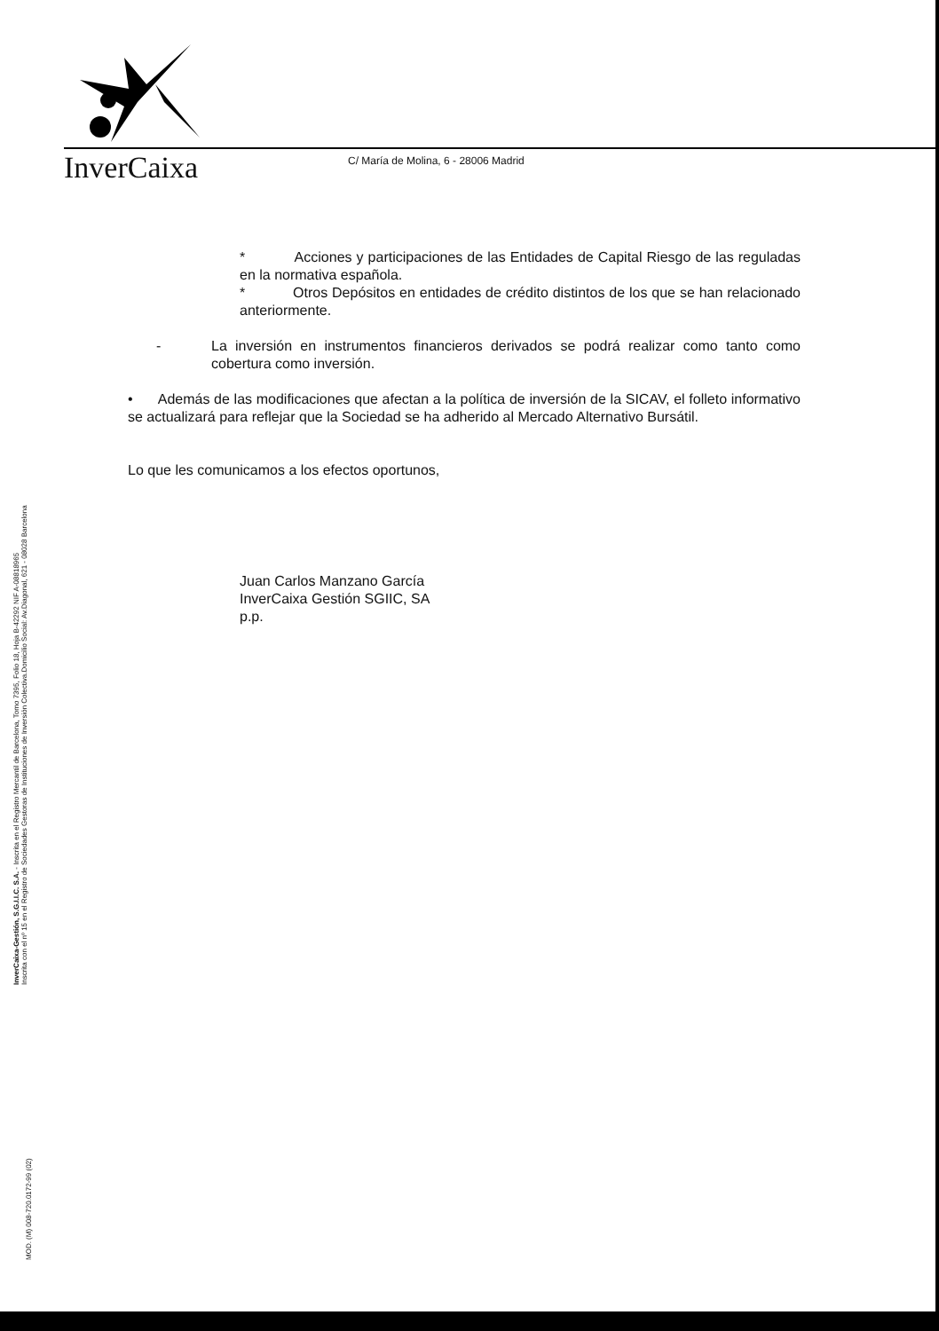InverCaixa
C/ María de Molina, 6 - 28006 Madrid
* Acciones y participaciones de las Entidades de Capital Riesgo de las reguladas en la normativa española.
* Otros Depósitos en entidades de crédito distintos de los que se han relacionado anteriormente.
- La inversión en instrumentos financieros derivados se podrá realizar como tanto como cobertura como inversión.
• Además de las modificaciones que afectan a la política de inversión de la SICAV, el folleto informativo se actualizará para reflejar que la Sociedad se ha adherido al Mercado Alternativo Bursátil.
Lo que les comunicamos a los efectos oportunos,
Juan Carlos Manzano García
InverCaixa Gestión SGIIC, SA
p.p.
InverCaixa-Gestión, S.G.I.I.C. S.A. - Inscrita en el Registro Mercantil de Barcelona, Tomo 7395, Folio 18, Hoja B-42292 NIF A-08818965
Inscrita con el nº 15 en el Registro de Sociedades Gestoras de Instituciones de Inversión Colectiva.Domicilio Social: Av.Diagonal, 621 - 08028 Barcelona
MOD. (M) 008-720.0172-99 (02)